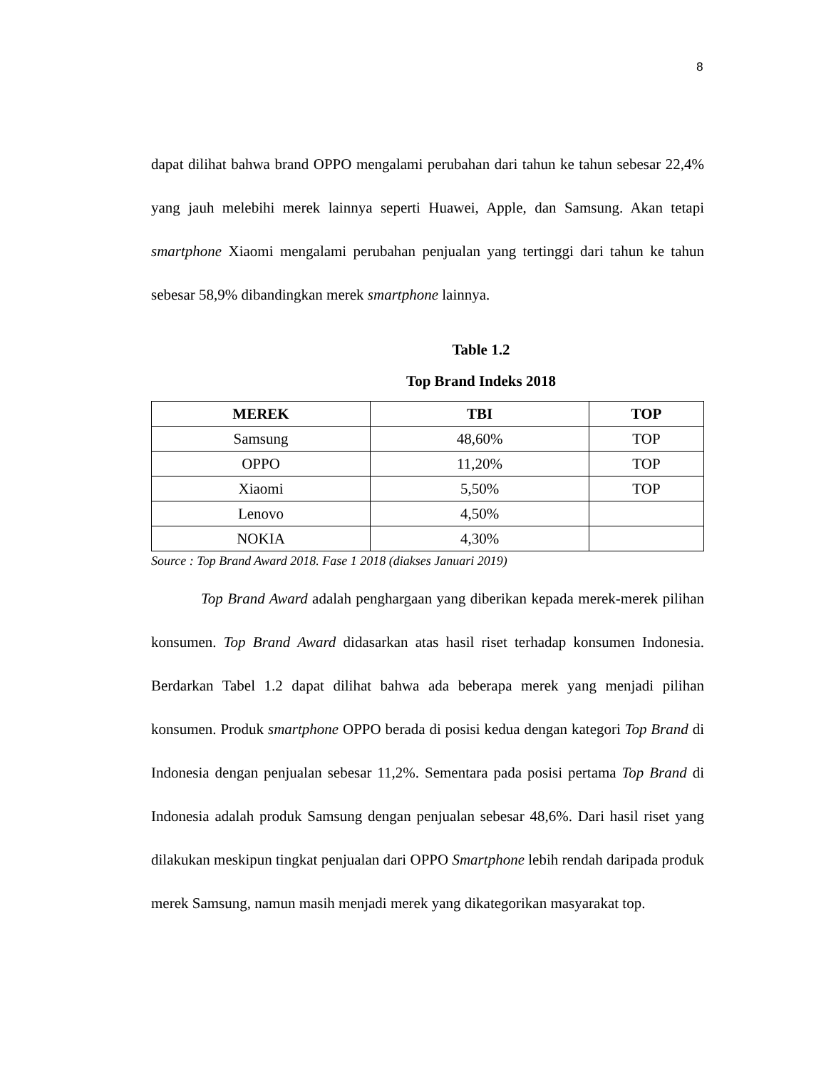8
dapat dilihat bahwa brand OPPO mengalami perubahan dari tahun ke tahun sebesar 22,4% yang jauh melebihi merek lainnya seperti Huawei, Apple, dan Samsung. Akan tetapi smartphone Xiaomi mengalami perubahan penjualan yang tertinggi dari tahun ke tahun sebesar 58,9% dibandingkan merek smartphone lainnya.
Table 1.2
Top Brand Indeks 2018
| MEREK | TBI | TOP |
| --- | --- | --- |
| Samsung | 48,60% | TOP |
| OPPO | 11,20% | TOP |
| Xiaomi | 5,50% | TOP |
| Lenovo | 4,50% | |
| NOKIA | 4,30% | |
Source : Top Brand Award 2018. Fase 1 2018 (diakses Januari 2019)
Top Brand Award adalah penghargaan yang diberikan kepada merek-merek pilihan konsumen. Top Brand Award didasarkan atas hasil riset terhadap konsumen Indonesia. Berdarkan Tabel 1.2 dapat dilihat bahwa ada beberapa merek yang menjadi pilihan konsumen. Produk smartphone OPPO berada di posisi kedua dengan kategori Top Brand di Indonesia dengan penjualan sebesar 11,2%. Sementara pada posisi pertama Top Brand di Indonesia adalah produk Samsung dengan penjualan sebesar 48,6%. Dari hasil riset yang dilakukan meskipun tingkat penjualan dari OPPO Smartphone lebih rendah daripada produk merek Samsung, namun masih menjadi merek yang dikategorikan masyarakat top.